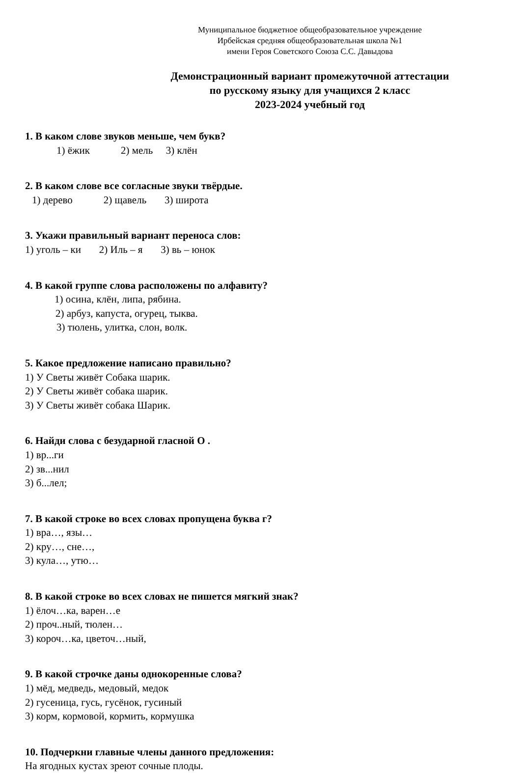Муниципальное бюджетное общеобразовательное учреждение
Ирбейская средняя общеобразовательная школа №1
имени Героя Советского Союза С.С. Давыдова
Демонстрационный вариант промежуточной аттестации
по русскому языку для учащихся 2 класс
2023-2024 учебный год
1. В каком слове звуков меньше, чем букв?
1) ёжик 2) мель 3) клён
2. В каком слове все согласные звуки твёрдые.
1) дерево 2) щавель 3) широта
3. Укажи правильный вариант переноса слов:
1) уголь – ки 2) Иль – я 3) вь – юнок
4. В какой группе слова расположены по алфавиту?
1) осина, клён, липа, рябина.
2) арбуз, капуста, огурец, тыква.
3) тюлень, улитка, слон, волк.
5. Какое предложение написано правильно?
1) У Светы живёт Собака шарик.
2) У Светы живёт собака шарик.
3) У Светы живёт собака Шарик.
6. Найди слова с безударной гласной О .
1) вр...ги
2) зв...нил
3) б...лел;
7. В какой строке во всех словах пропущена буква г?
1) вра…, язы…
2) кру…, сне…,
3) кула…, утю…
8. В какой строке во всех словах не пишется мягкий знак?
1) ёлоч…ка, варен…е
2) проч..ный, тюлен…
3) короч…ка, цветоч…ный,
9. В какой строчке даны однокоренные слова?
1) мёд, медведь, медовый, медок
2) гусеница, гусь, гусёнок, гусиный
3) корм, кормовой, кормить, кормушка
10. Подчеркни главные члены данного предложения:
На ягодных кустах зреют сочные плоды.